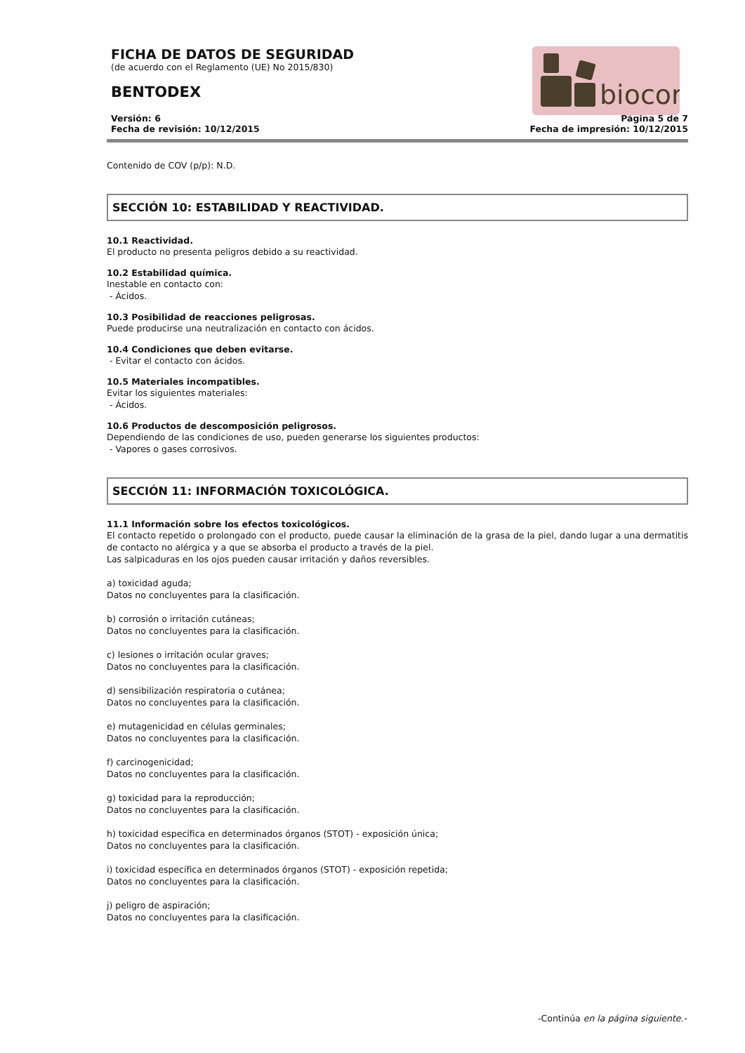FICHA DE DATOS DE SEGURIDAD
(de acuerdo con el Reglamento (UE) No 2015/830)
BENTODEX
biocor
Versión: 6
Fecha de revisión: 10/12/2015
Página 5 de 7
Fecha de impresión: 10/12/2015
Contenido de COV (p/p): N.D.
SECCIÓN 10: ESTABILIDAD Y REACTIVIDAD.
10.1 Reactividad.
El producto no presenta peligros debido a su reactividad.
10.2 Estabilidad química.
Inestable en contacto con:
- Ácidos.
10.3 Posibilidad de reacciones peligrosas.
Puede producirse una neutralización en contacto con ácidos.
10.4 Condiciones que deben evitarse.
- Evitar el contacto con ácidos.
10.5 Materiales incompatibles.
Evitar los siguientes materiales:
- Ácidos.
10.6 Productos de descomposición peligrosos.
Dependiendo de las condiciones de uso, pueden generarse los siguientes productos:
- Vapores o gases corrosivos.
SECCIÓN 11: INFORMACIÓN TOXICOLÓGICA.
11.1 Información sobre los efectos toxicológicos.
El contacto repetido o prolongado con el producto, puede causar la eliminación de la grasa de la piel, dando lugar a una dermatitis de contacto no alérgica y a que se absorba el producto a través de la piel.
Las salpicaduras en los ojos pueden causar irritación y daños reversibles.
a) toxicidad aguda;
Datos no concluyentes para la clasificación.
b) corrosión o irritación cutáneas;
Datos no concluyentes para la clasificación.
c) lesiones o irritación ocular graves;
Datos no concluyentes para la clasificación.
d) sensibilización respiratoria o cutánea;
Datos no concluyentes para la clasificación.
e) mutagenicidad en células germinales;
Datos no concluyentes para la clasificación.
f) carcinogenicidad;
Datos no concluyentes para la clasificación.
g) toxicidad para la reproducción;
Datos no concluyentes para la clasificación.
h) toxicidad específica en determinados órganos (STOT) - exposición única;
Datos no concluyentes para la clasificación.
i) toxicidad específica en determinados órganos (STOT) - exposición repetida;
Datos no concluyentes para la clasificación.
j) peligro de aspiración;
Datos no concluyentes para la clasificación.
-Continúa en la página siguiente.-